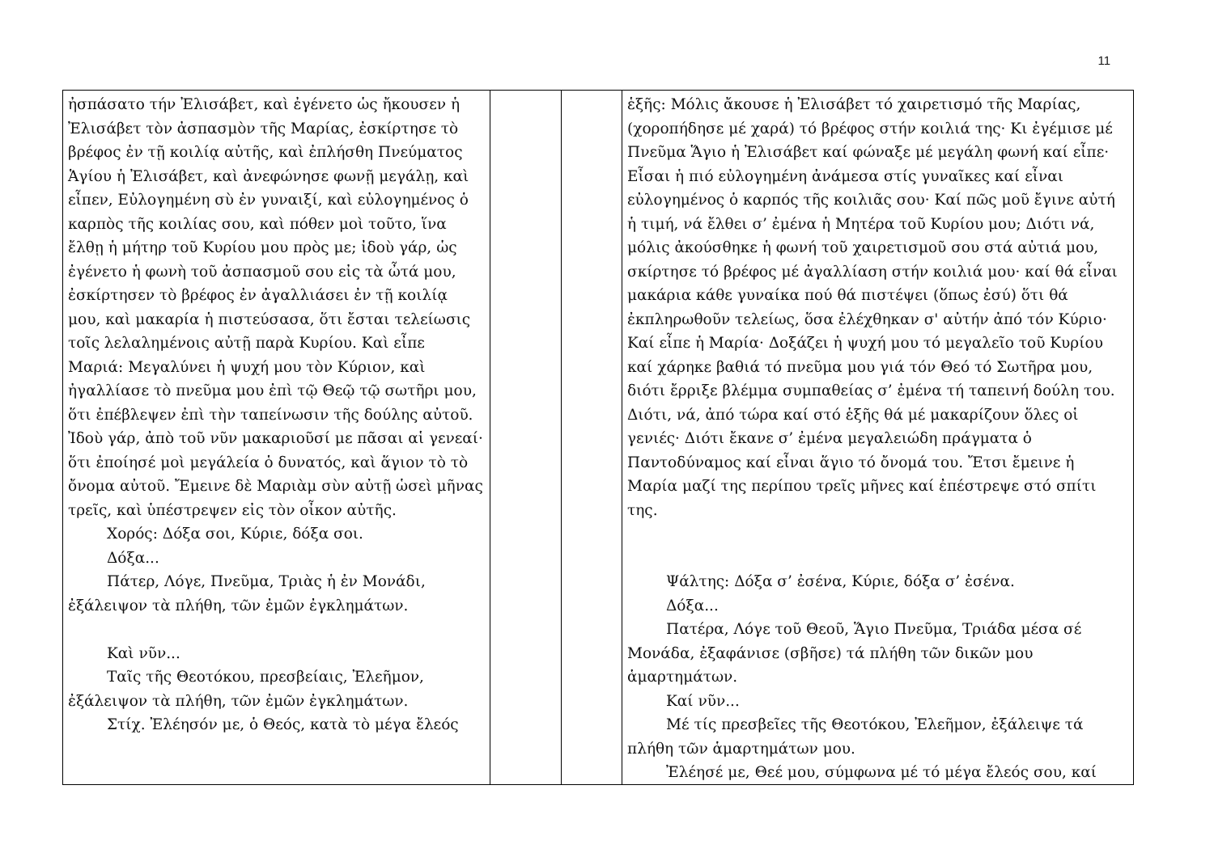11
| ἠσπάσατο τήν Ἐλισάβετ, καὶ ἐγένετο ὡς ἤκουσεν ἡ Ἐλισάβετ τὸν ἀσπασμὸν τῆς Μαρίας, ἐσκίρτησε τὸ βρέφος ἐν τῇ κοιλίᾳ αὐτῆς, καὶ ἐπλήσθη Πνεύματος Ἁγίου ἡ Ἐλισάβετ, καὶ ἀνεφώνησε φωνῇ μεγάλῃ, καὶ εἶπεν, Εὐλογημένη σὺ ἐν γυναιξί, καὶ εὐλογημένος ὁ καρπὸς τῆς κοιλίας σου, καὶ πόθεν μοὶ τοῦτο, ἵνα ἔλθῃ ἡ μήτηρ τοῦ Κυρίου μου πρὸς με; ἰδοὺ γάρ, ὡς ἐγένετο ἡ φωνὴ τοῦ ἀσπασμοῦ σου εἰς τὰ ὦτά μου, ἐσκίρτησεν τὸ βρέφος ἐν ἀγαλλιάσει ἐν τῇ κοιλίᾳ μου, καὶ μακαρία ἡ πιστεύσασα, ὅτι ἔσται τελείωσις τοῖς λελαλημένοις αὐτῇ παρὰ Κυρίου. Καὶ εἶπε Μαριά: Μεγαλύνει ἡ ψυχή μου τὸν Κύριον, καὶ ἠγαλλίασε τὸ πνεῦμα μου ἐπὶ τῷ Θεῷ τῷ σωτῆρι μου, ὅτι ἐπέβλεψεν ἐπὶ τὴν ταπείνωσιν τῆς δούλης αὐτοῦ. Ἰδοὺ γάρ, ἀπὸ τοῦ νῦν μακαριοῦσί με πᾶσαι αἱ γενεαί· ὅτι ἐποίησέ μοὶ μεγάλεία ὁ δυνατός, καὶ ἅγιον τὸ τὸ ὄνομα αὐτοῦ. Ἔμεινε δὲ Μαριὰμ σὺν αὐτῇ ὡσεὶ μῆνας τρεῖς, καὶ ὑπέστρεψεν εἰς τὸν οἶκον αὐτῆς. Χορός: Δόξα σοι, Κύριε, δόξα σοι. Δόξα... Πάτερ, Λόγε, Πνεῦμα, Τριὰς ἡ ἐν Μονάδι, ἐξάλειψον τὰ πλήθη, τῶν ἐμῶν ἐγκλημάτων. Καὶ νῦν... Ταῖς τῆς Θεοτόκου, πρεσβείαις, Ἐλεῆμον, ἐξάλειψον τὰ πλήθη, τῶν ἐμῶν ἐγκλημάτων. Στίχ. Ἐλέησόν με, ὁ Θεός, κατὰ τὸ μέγα ἔλεός | | | ἑξῆς: Μόλις ἄκουσε ἡ Ἐλισάβετ τό χαιρετισμό τῆς Μαρίας, (χοροπήδησε μέ χαρά) τό βρέφος στήν κοιλιά της· Κι ἐγέμισε μέ Πνεῦμα Ἅγιο ἡ Ἐλισάβετ καί φώναξε μέ μεγάλη φωνή καί εἶπε· Εἶσαι ἡ πιό εὐλογημένη ἀνάμεσα στίς γυναῖκες καί εἶναι εὐλογημένος ὁ καρπός τῆς κοιλιᾶς σου· Καί πῶς μοῦ ἔγινε αὐτή ἡ τιμή, νά ἔλθει σ’ ἐμένα ἡ Μητέρα τοῦ Κυρίου μου; Διότι νά, μόλις ἀκούσθηκε ἡ φωνή τοῦ χαιρετισμοῦ σου στά αὐτιά μου, σκίρτησε τό βρέφος μέ ἀγαλλίαση στήν κοιλιά μου· καί θά εἶναι μακάρια κάθε γυναίκα πού θά πιστέψει (ὅπως ἐσύ) ὅτι θά ἐκπληρωθοῦν τελείως, ὅσα ἐλέχθηκαν σ' αὐτήν ἀπό τόν Κύριο· Καί εἶπε ἡ Μαρία· Δοξάζει ἡ ψυχή μου τό μεγαλεῖο τοῦ Κυρίου καί χάρηκε βαθιά τό πνεῦμα μου γιά τόν Θεό τό Σωτῆρα μου, διότι ἔρριξε βλέμμα συμπαθείας σ’ ἐμένα τή ταπεινή δούλη του. Διότι, νά, ἀπό τώρα καί στό ἑξῆς θά μέ μακαρίζουν ὅλες οἱ γενιές· Διότι ἔκανε σ’ ἐμένα μεγαλειώδη πράγματα ὁ Παντοδύναμος καί εἶναι ἅγιο τό ὄνομά του. Ἔτσι ἔμεινε ἡ Μαρία μαζί της περίπου τρεῖς μῆνες καί ἐπέστρεψε στό σπίτι της. Ψάλτης: Δόξα σ’ ἐσένα, Κύριε, δόξα σ’ ἐσένα. Δόξα... Πατέρα, Λόγε τοῦ Θεοῦ, Ἅγιο Πνεῦμα, Τριάδα μέσα σέ Μονάδα, ἐξαφάνισε (σβῆσε) τά πλήθη τῶν δικῶν μου ἁμαρτημάτων. Καί νῦν... Μέ τίς πρεσβεῖες τῆς Θεοτόκου, Ἐλεῆμον, ἐξάλειψε τά πλήθη τῶν ἁμαρτημάτων μου. Ἐλέησέ με, Θεέ μου, σύμφωνα μέ τό μέγα ἔλεός σου, καί |